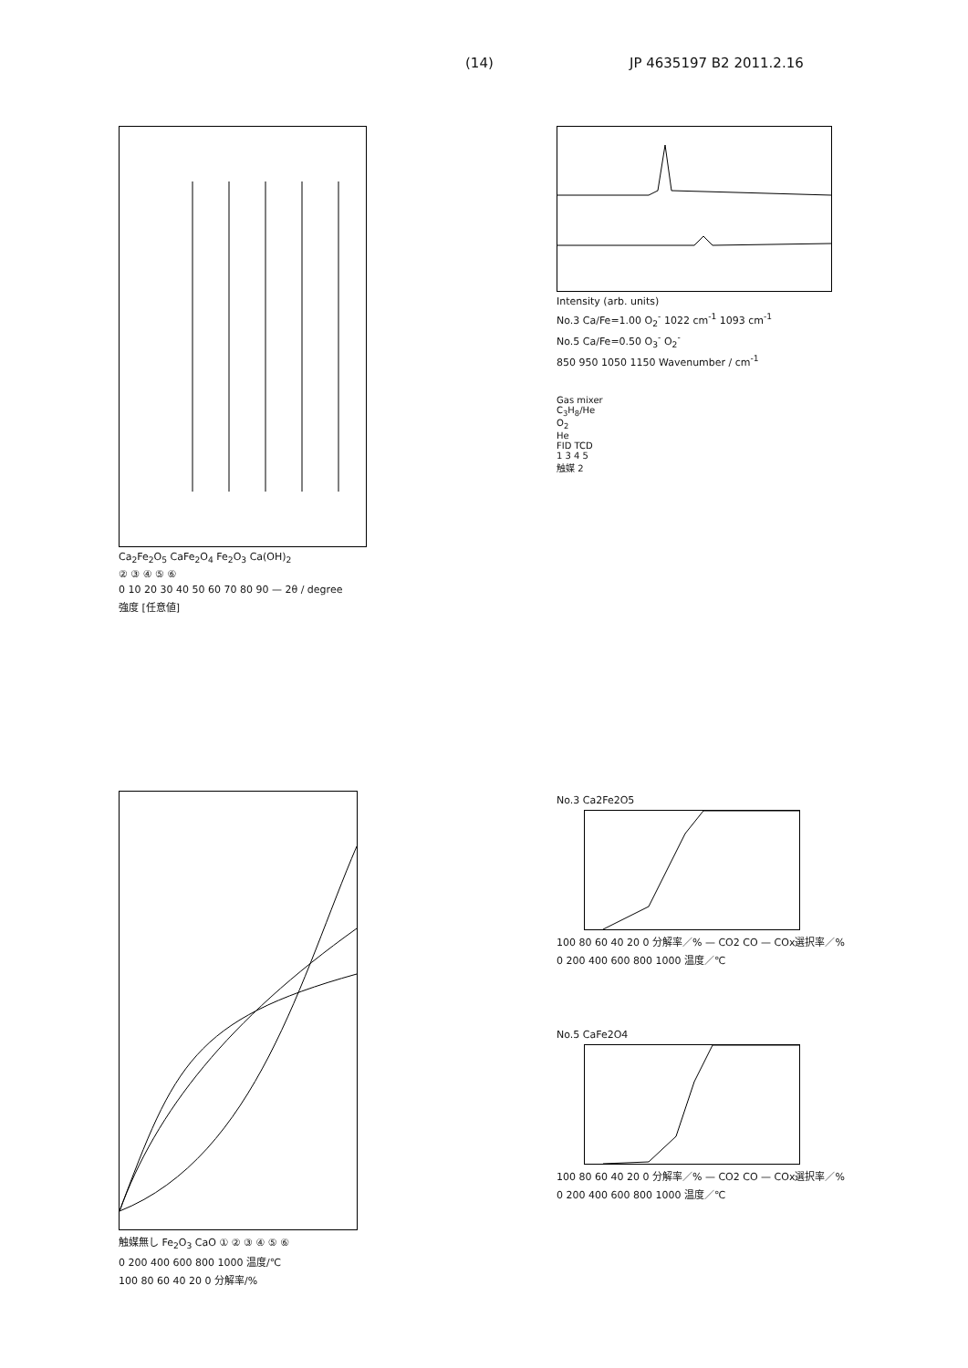(14) JP 4635197 B2 2011.2.16
Ca<sub>2</sub>Fe<sub>2</sub>O<sub>5</sub> CaFe<sub>2</sub>O<sub>4</sub> Fe<sub>2</sub>O<sub>3</sub> Ca(OH)<sub>2</sub>
② ③ ④ ⑤ ⑥
0 10 20 30 40 50 60 70 80 90 — 2θ / degree
強度 [任意値]
Intensity (arb. units)
No.3 Ca/Fe=1.00 O<sub>2</sub><sup>-</sup> 1022 cm<sup>-1</sup> 1093 cm<sup>-1</sup>
No.5 Ca/Fe=0.50 O<sub>3</sub><sup>-</sup> O<sub>2</sub><sup>-</sup>
850 950 1050 1150 Wavenumber / cm<sup>-1</sup>
Gas mixer
C<sub>3</sub>H<sub>8</sub>/He
O<sub>2</sub>
He
FID TCD
1 3 4 5
触媒 2
触媒無し Fe<sub>2</sub>O<sub>3</sub> CaO ① ② ③ ④ ⑤ ⑥
0 200 400 600 800 1000 温度/℃
100 80 60 40 20 0 分解率/%
No.3 Ca2Fe2O5
100 80 60 40 20 0 分解率／% — CO2 CO — COx選択率／%
0 200 400 600 800 1000 温度／℃
No.5 CaFe2O4
100 80 60 40 20 0 分解率／% — CO2 CO — COx選択率／%
0 200 400 600 800 1000 温度／℃